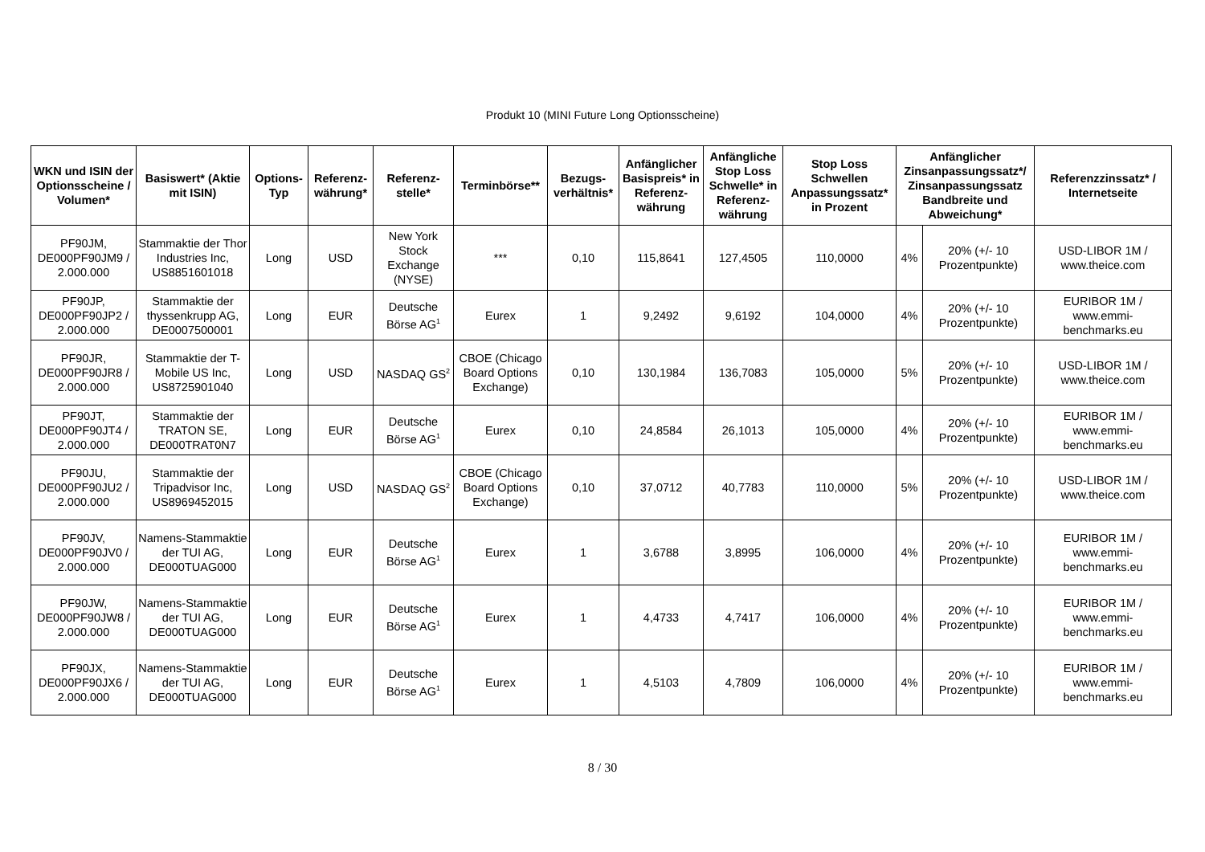Produkt 10 (MINI Future Long Optionsscheine)
| WKN und ISIN der Optionsscheine / Volumen* | Basiswert* (Aktie mit ISIN) | Options-Typ | Referenz-währung* | Referenz-stelle* | Terminbörse** | Bezugs-verhältnis* | Anfänglicher Basispreis* in Referenz-währung | Anfängliche Stop Loss Schwelle* in Referenz-währung | Stop Loss Schwellen Anpassungssatz* in Prozent | Anfänglicher Zinsanpassungssatz*/ Zinsanpassungssatz Bandbreite und Abweichung* | | Referenzzinssatz* / Internetseite |
| --- | --- | --- | --- | --- | --- | --- | --- | --- | --- | --- | --- | --- |
| PF90JM, DE000PF90JM9 / 2.000.000 | Stammaktie der Thor Industries Inc, US8851601018 | Long | USD | New York Stock Exchange (NYSE) | *** | 0,10 | 115,8641 | 127,4505 | 110,0000 | 4% | 20% (+/- 10 Prozentpunkte) | USD-LIBOR 1M / www.theice.com |
| PF90JP, DE000PF90JP2 / 2.000.000 | Stammaktie der thyssenkrupp AG, DE0007500001 | Long | EUR | Deutsche Börse AG<sup>1</sup> | Eurex | 1 | 9,2492 | 9,6192 | 104,0000 | 4% | 20% (+/- 10 Prozentpunkte) | EURIBOR 1M / www.emmi-benchmarks.eu |
| PF90JR, DE000PF90JR8 / 2.000.000 | Stammaktie der T-Mobile US Inc, US8725901040 | Long | USD | NASDAQ GS<sup>2</sup> | CBOE (Chicago Board Options Exchange) | 0,10 | 130,1984 | 136,7083 | 105,0000 | 5% | 20% (+/- 10 Prozentpunkte) | USD-LIBOR 1M / www.theice.com |
| PF90JT, DE000PF90JT4 / 2.000.000 | Stammaktie der TRATON SE, DE000TRAT0N7 | Long | EUR | Deutsche Börse AG<sup>1</sup> | Eurex | 0,10 | 24,8584 | 26,1013 | 105,0000 | 4% | 20% (+/- 10 Prozentpunkte) | EURIBOR 1M / www.emmi-benchmarks.eu |
| PF90JU, DE000PF90JU2 / 2.000.000 | Stammaktie der Tripadvisor Inc, US8969452015 | Long | USD | NASDAQ GS<sup>2</sup> | CBOE (Chicago Board Options Exchange) | 0,10 | 37,0712 | 40,7783 | 110,0000 | 5% | 20% (+/- 10 Prozentpunkte) | USD-LIBOR 1M / www.theice.com |
| PF90JV, DE000PF90JV0 / 2.000.000 | Namens-Stammaktie der TUI AG, DE000TUAG000 | Long | EUR | Deutsche Börse AG<sup>1</sup> | Eurex | 1 | 3,6788 | 3,8995 | 106,0000 | 4% | 20% (+/- 10 Prozentpunkte) | EURIBOR 1M / www.emmi-benchmarks.eu |
| PF90JW, DE000PF90JW8 / 2.000.000 | Namens-Stammaktie der TUI AG, DE000TUAG000 | Long | EUR | Deutsche Börse AG<sup>1</sup> | Eurex | 1 | 4,4733 | 4,7417 | 106,0000 | 4% | 20% (+/- 10 Prozentpunkte) | EURIBOR 1M / www.emmi-benchmarks.eu |
| PF90JX, DE000PF90JX6 / 2.000.000 | Namens-Stammaktie der TUI AG, DE000TUAG000 | Long | EUR | Deutsche Börse AG<sup>1</sup> | Eurex | 1 | 4,5103 | 4,7809 | 106,0000 | 4% | 20% (+/- 10 Prozentpunkte) | EURIBOR 1M / www.emmi-benchmarks.eu |
8 / 30